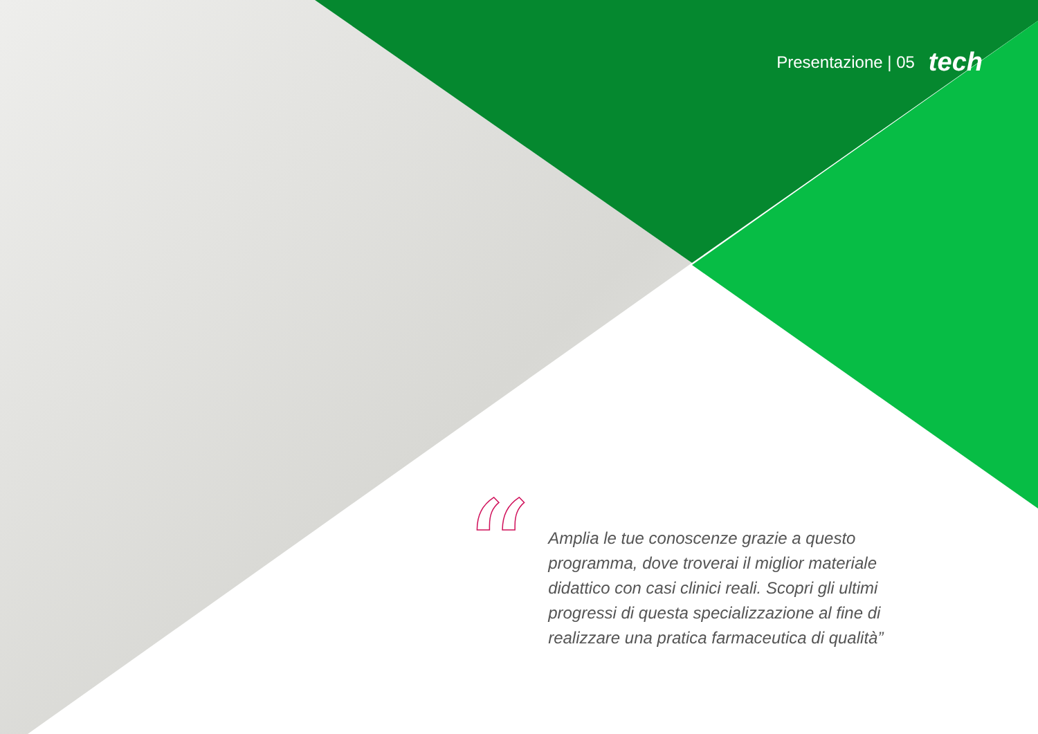Presentazione | 05 tech
“
Amplia le tue conoscenze grazie a questo programma, dove troverai il miglior materiale didattico con casi clinici reali. Scopri gli ultimi progressi di questa specializzazione al fine di realizzare una pratica farmaceutica di qualità”